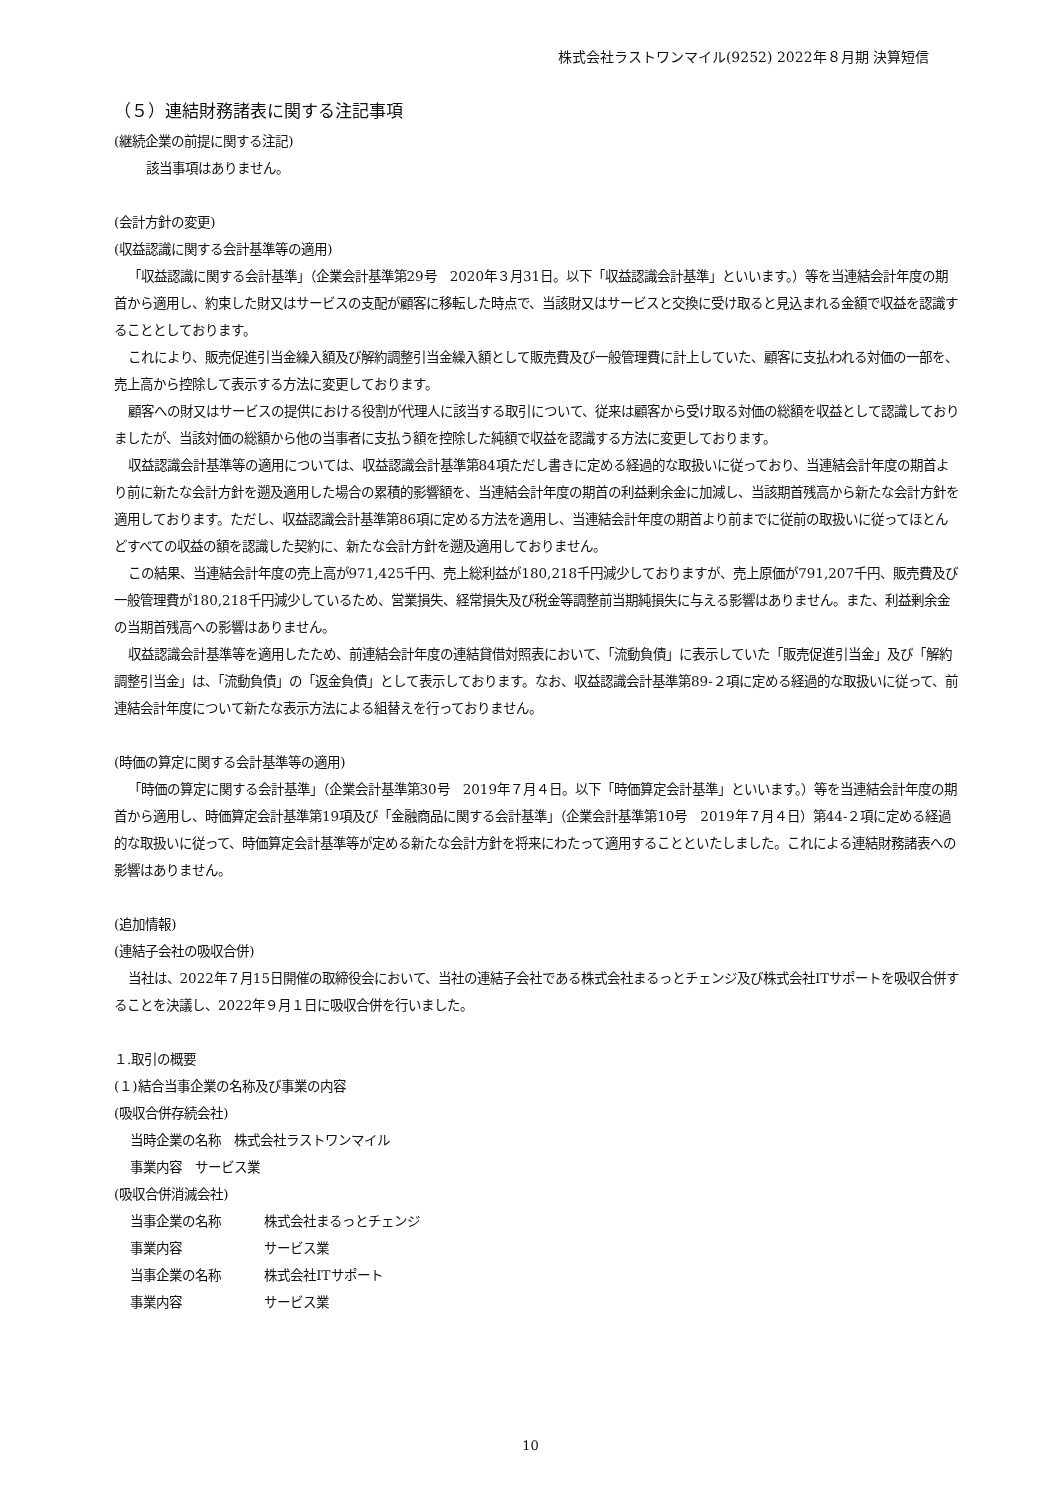株式会社ラストワンマイル(9252) 2022年８月期 決算短信
（５）連結財務諸表に関する注記事項
(継続企業の前提に関する注記)
該当事項はありません。
(会計方針の変更)
(収益認識に関する会計基準等の適用)
「収益認識に関する会計基準」（企業会計基準第29号　2020年３月31日。以下「収益認識会計基準」といいます。）等を当連結会計年度の期首から適用し、約束した財又はサービスの支配が顧客に移転した時点で、当該財又はサービスと交換に受け取ると見込まれる金額で収益を認識することとしております。
これにより、販売促進引当金繰入額及び解約調整引当金繰入額として販売費及び一般管理費に計上していた、顧客に支払われる対価の一部を、売上高から控除して表示する方法に変更しております。
顧客への財又はサービスの提供における役割が代理人に該当する取引について、従来は顧客から受け取る対価の総額を収益として認識しておりましたが、当該対価の総額から他の当事者に支払う額を控除した純額で収益を認識する方法に変更しております。
収益認識会計基準等の適用については、収益認識会計基準第84項ただし書きに定める経過的な取扱いに従っており、当連結会計年度の期首より前に新たな会計方針を遡及適用した場合の累積的影響額を、当連結会計年度の期首の利益剰余金に加減し、当該期首残高から新たな会計方針を適用しております。ただし、収益認識会計基準第86項に定める方法を適用し、当連結会計年度の期首より前までに従前の取扱いに従ってほとんどすべての収益の額を認識した契約に、新たな会計方針を遡及適用しておりません。
この結果、当連結会計年度の売上高が971,425千円、売上総利益が180,218千円減少しておりますが、売上原価が791,207千円、販売費及び一般管理費が180,218千円減少しているため、営業損失、経常損失及び税金等調整前当期純損失に与える影響はありません。また、利益剰余金の当期首残高への影響はありません。
収益認識会計基準等を適用したため、前連結会計年度の連結貸借対照表において、「流動負債」に表示していた「販売促進引当金」及び「解約調整引当金」は、「流動負債」の「返金負債」として表示しております。なお、収益認識会計基準第89-２項に定める経過的な取扱いに従って、前連結会計年度について新たな表示方法による組替えを行っておりません。
(時価の算定に関する会計基準等の適用)
「時価の算定に関する会計基準」（企業会計基準第30号　2019年７月４日。以下「時価算定会計基準」といいます。）等を当連結会計年度の期首から適用し、時価算定会計基準第19項及び「金融商品に関する会計基準」（企業会計基準第10号　2019年７月４日）第44-２項に定める経過的な取扱いに従って、時価算定会計基準等が定める新たな会計方針を将来にわたって適用することといたしました。これによる連結財務諸表への影響はありません。
(追加情報)
(連結子会社の吸収合併)
当社は、2022年７月15日開催の取締役会において、当社の連結子会社である株式会社まるっとチェンジ及び株式会社ITサポートを吸収合併することを決議し、2022年９月１日に吸収合併を行いました。
１.取引の概要
(１)結合当事企業の名称及び事業の内容
(吸収合併存続会社)
当時企業の名称　株式会社ラストワンマイル
事業内容　サービス業
(吸収合併消滅会社)
当事企業の名称 株式会社まるっとチェンジ
事業内容 サービス業
当事企業の名称 株式会社ITサポート
事業内容 サービス業
10